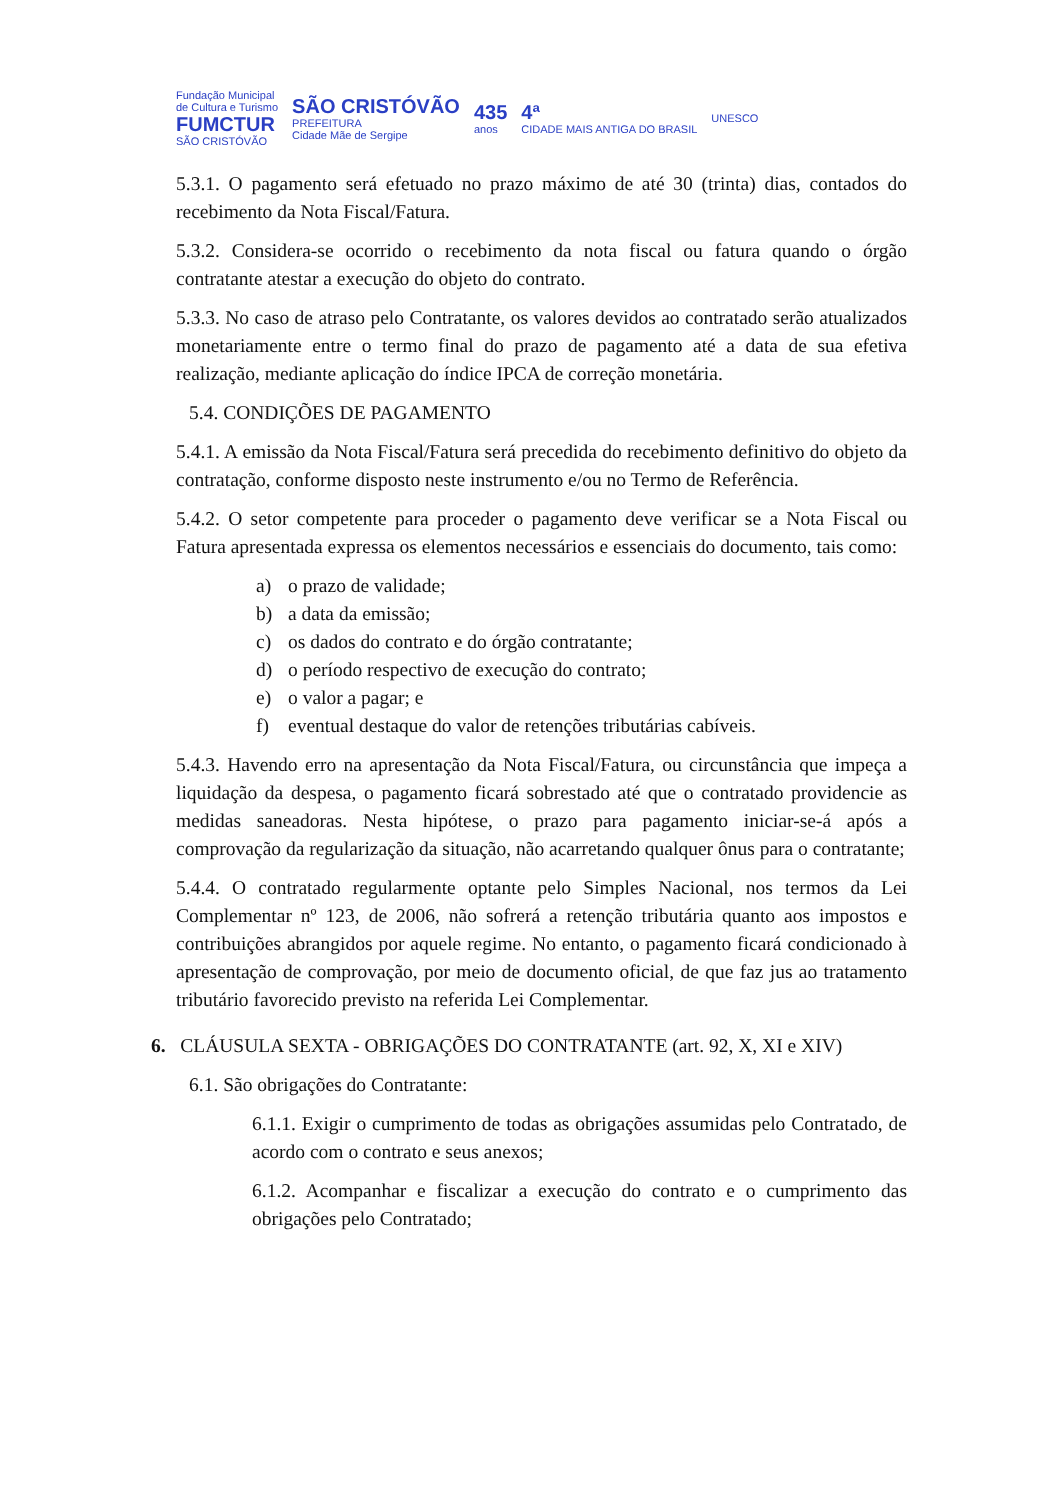Fundação Municipal
de Cultura e Turismo
FUMCTUR
SÃO CRISTÓVÃO
SÃO CRISTÓVÃO
PREFEITURA
Cidade Mãe de Sergipe
435
anos
4ª
CIDADE MAIS ANTIGA DO BRASIL
UNESCO
5.3.1. O pagamento será efetuado no prazo máximo de até 30 (trinta) dias, contados do recebimento da Nota Fiscal/Fatura.
5.3.2. Considera-se ocorrido o recebimento da nota fiscal ou fatura quando o órgão contratante atestar a execução do objeto do contrato.
5.3.3. No caso de atraso pelo Contratante, os valores devidos ao contratado serão atualizados monetariamente entre o termo final do prazo de pagamento até a data de sua efetiva realização, mediante aplicação do índice IPCA de correção monetária.
5.4. CONDIÇÕES DE PAGAMENTO
5.4.1. A emissão da Nota Fiscal/Fatura será precedida do recebimento definitivo do objeto da contratação, conforme disposto neste instrumento e/ou no Termo de Referência.
5.4.2. O setor competente para proceder o pagamento deve verificar se a Nota Fiscal ou Fatura apresentada expressa os elementos necessários e essenciais do documento, tais como:
a) o prazo de validade;
b) a data da emissão;
c) os dados do contrato e do órgão contratante;
d) o período respectivo de execução do contrato;
e) o valor a pagar; e
f) eventual destaque do valor de retenções tributárias cabíveis.
5.4.3. Havendo erro na apresentação da Nota Fiscal/Fatura, ou circunstância que impeça a liquidação da despesa, o pagamento ficará sobrestado até que o contratado providencie as medidas saneadoras. Nesta hipótese, o prazo para pagamento iniciar-se-á após a comprovação da regularização da situação, não acarretando qualquer ônus para o contratante;
5.4.4. O contratado regularmente optante pelo Simples Nacional, nos termos da Lei Complementar nº 123, de 2006, não sofrerá a retenção tributária quanto aos impostos e contribuições abrangidos por aquele regime. No entanto, o pagamento ficará condicionado à apresentação de comprovação, por meio de documento oficial, de que faz jus ao tratamento tributário favorecido previsto na referida Lei Complementar.
6. CLÁUSULA SEXTA - OBRIGAÇÕES DO CONTRATANTE (art. 92, X, XI e XIV)
6.1. São obrigações do Contratante:
6.1.1. Exigir o cumprimento de todas as obrigações assumidas pelo Contratado, de acordo com o contrato e seus anexos;
6.1.2. Acompanhar e fiscalizar a execução do contrato e o cumprimento das obrigações pelo Contratado;